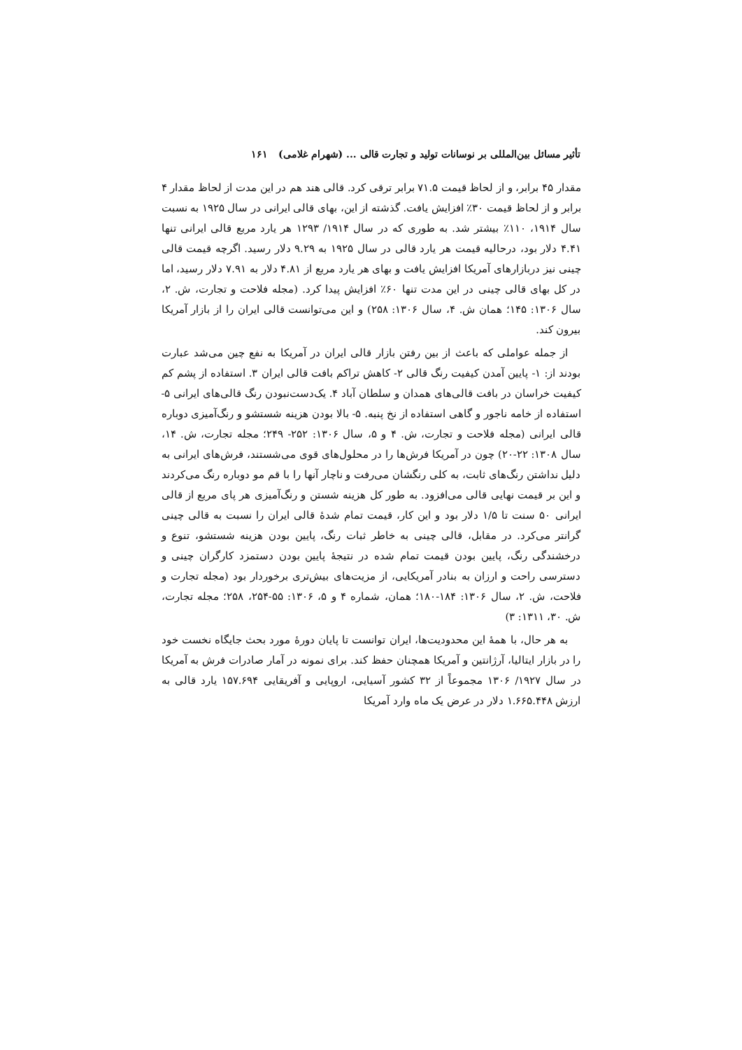تأثیر مسائل بین‌المللی بر نوسانات تولید و تجارت قالی ... (شهرام غلامی) ۱۶۱
مقدار ۴۵ برابر، و از لحاظ قیمت ۷۱.۵ برابر ترقی کرد. قالی هند هم در این مدت از لحاظ مقدار ۴ برابر و از لحاظ قیمت ۳۰٪ افزایش یافت. گذشته از این، بهای قالی ایرانی در سال ۱۹۲۵ به نسبت سال ۱۹۱۴، ۱۱۰٪ بیشتر شد. به طوری که در سال ۱۹۱۴/ ۱۲۹۳ هر یارد مربع قالی ایرانی تنها ۴.۴۱ دلار بود، درحالیه قیمت هر یارد قالی در سال ۱۹۲۵ به ۹.۲۹ دلار رسید. اگرچه قیمت قالی چینی نیز دربازارهای آمریکا افزایش یافت و بهای هر یارد مربع از ۴.۸۱ دلار به ۷.۹۱ دلار رسید، اما در کل بهای قالی چینی در این مدت تنها ۶۰٪ افزایش پیدا کرد. (مجله فلاحت و تجارت، ش. ۲، سال ۱۳۰۶: ۱۴۵؛ همان ش. ۴، سال ۱۳۰۶: ۲۵۸) و این می‌توانست قالی ایران را از بازار آمریکا بیرون کند.
از جمله عواملی که باعث از بین رفتن بازار قالی ایران در آمریکا به نفع چین می‌شد عبارت بودند از: ۱- پایین آمدن کیفیت رنگ قالی ۲- کاهش تراکم بافت قالی ایران ۳. استفاده از پشم کم کیفیت خراسان در بافت قالی‌های همدان و سلطان آباد ۴. یک‌دست‌نبودن رنگ قالی‌های ایرانی ۵- استفاده از خامه ناجور و گاهی استفاده از نخ پنبه. ۵- بالا بودن هزینه شستشو و رنگ‌آمیزی دوباره قالی ایرانی (مجله فلاحت و تجارت، ش. ۴ و ۵، سال ۱۳۰۶: ۲۵۲- ۲۴۹؛ مجله تجارت، ش. ۱۴، سال ۱۳۰۸: ۲۲-۲۰) چون در آمریکا فرش‌ها را در محلول‌های قوی می‌شستند، فرش‌های ایرانی به دلیل نداشتن رنگ‌های ثابت، به کلی رنگشان می‌رفت و ناچار آنها را با قم مو دوباره رنگ می‌کردند و این بر قیمت نهایی قالی می‌افزود. به طور کل هزینه شستن و رنگ‌آمیزی هر پای مربع از قالی ایرانی ۵۰ سنت تا ۱/۵ دلار بود و این کار، قیمت تمام شدهٔ قالی ایران را نسبت به قالی چینی گرانتر می‌کرد. در مقابل، قالی چینی به خاطر ثبات رنگ، پایین بودن هزینه شستشو، تنوع و درخشندگی رنگ، پایین بودن قیمت تمام شده در نتیجهٔ پایین بودن دستمزد کارگران چینی و دسترسی راحت و ارزان به بنادر آمریکایی، از مزیت‌های بیش‌تری برخوردار بود (مجله تجارت و فلاحت، ش. ۲، سال ۱۳۰۶: ۱۸۴-۱۸۰؛ همان، شماره ۴ و ۵، ۱۳۰۶: ۵۵-۲۵۴، ۲۵۸؛ مجله تجارت، ش. ۳۰، ۱۳۱۱: ۳)
به هر حال، با همهٔ این محدودیت‌ها، ایران توانست تا پایان دورهٔ مورد بحث جایگاه نخست خود را در بازار ایتالیا، آرژانتین و آمریکا همچنان حفظ کند. برای نمونه در آمار صادرات فرش به آمریکا در سال ۱۹۲۷/ ۱۳۰۶ مجموعاً از ۳۲ کشور آسیایی، اروپایی و آفریقایی ۱۵۷.۶۹۴ یارد قالی به ارزش ۱.۶۶۵.۴۴۸ دلار در عرض یک ماه وارد آمریکا